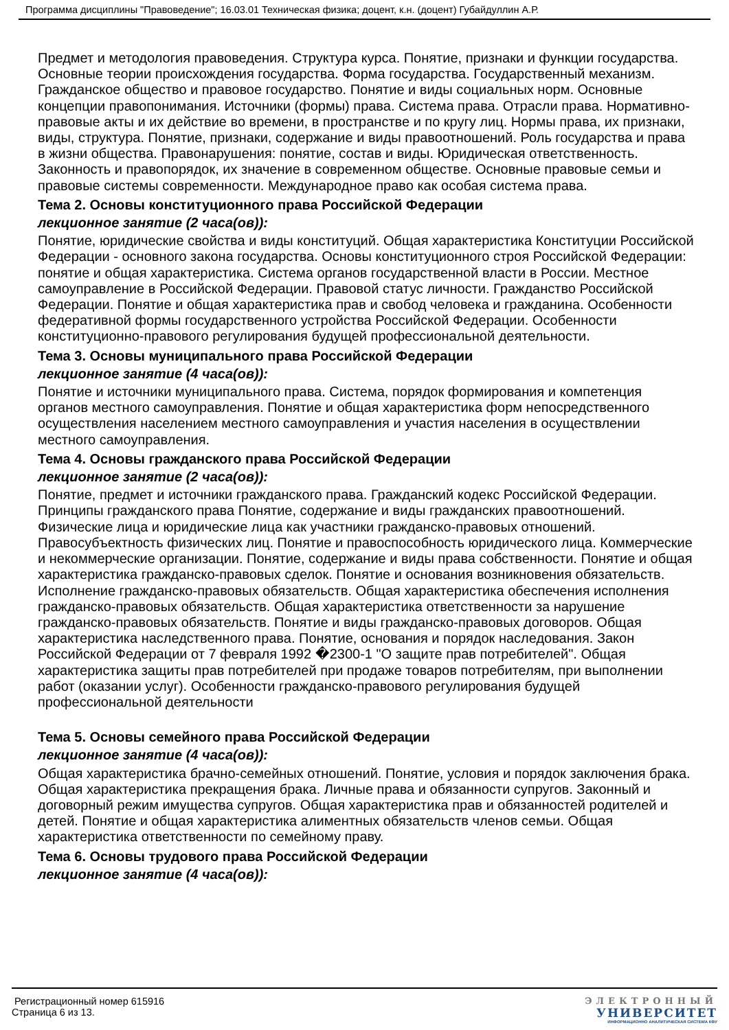Программа дисциплины "Правоведение"; 16.03.01 Техническая физика; доцент, к.н. (доцент) Губайдуллин А.Р.
Предмет и методология правоведения. Структура курса. Понятие, признаки и функции государства. Основные теории происхождения государства. Форма государства. Государственный механизм. Гражданское общество и правовое государство. Понятие и виды социальных норм. Основные концепции правопонимания. Источники (формы) права. Система права. Отрасли права. Нормативно-правовые акты и их действие во времени, в пространстве и по кругу лиц. Нормы права, их признаки, виды, структура. Понятие, признаки, содержание и виды правоотношений. Роль государства и права в жизни общества. Правонарушения: понятие, состав и виды. Юридическая ответственность. Законность и правопорядок, их значение в современном обществе. Основные правовые семьи и правовые системы современности. Международное право как особая система права.
Тема 2. Основы конституционного права Российской Федерации
лекционное занятие (2 часа(ов)):
Понятие, юридические свойства и виды конституций. Общая характеристика Конституции Российской Федерации - основного закона государства. Основы конституционного строя Российской Федерации: понятие и общая характеристика. Система органов государственной власти в России. Местное самоуправление в Российской Федерации. Правовой статус личности. Гражданство Российской Федерации. Понятие и общая характеристика прав и свобод человека и гражданина. Особенности федеративной формы государственного устройства Российской Федерации. Особенности конституционно-правового регулирования будущей профессиональной деятельности.
Тема 3. Основы муниципального права Российской Федерации
лекционное занятие (4 часа(ов)):
Понятие и источники муниципального права. Система, порядок формирования и компетенция органов местного самоуправления. Понятие и общая характеристика форм непосредственного осуществления населением местного самоуправления и участия населения в осуществлении местного самоуправления.
Тема 4. Основы гражданского права Российской Федерации
лекционное занятие (2 часа(ов)):
Понятие, предмет и источники гражданского права. Гражданский кодекс Российской Федерации. Принципы гражданского права Понятие, содержание и виды гражданских правоотношений. Физические лица и юридические лица как участники гражданско-правовых отношений. Правосубъектность физических лиц. Понятие и правоспособность юридического лица. Коммерческие и некоммерческие организации. Понятие, содержание и виды права собственности. Понятие и общая характеристика гражданско-правовых сделок. Понятие и основания возникновения обязательств. Исполнение гражданско-правовых обязательств. Общая характеристика обеспечения исполнения гражданско-правовых обязательств. Общая характеристика ответственности за нарушение гражданско-правовых обязательств. Понятие и виды гражданско-правовых договоров. Общая характеристика наследственного права. Понятие, основания и порядок наследования. Закон Российской Федерации от 7 февраля 1992 �2300-1 "О защите прав потребителей". Общая характеристика защиты прав потребителей при продаже товаров потребителям, при выполнении работ (оказании услуг). Особенности гражданско-правового регулирования будущей профессиональной деятельности
Тема 5. Основы семейного права Российской Федерации
лекционное занятие (4 часа(ов)):
Общая характеристика брачно-семейных отношений. Понятие, условия и порядок заключения брака. Общая характеристика прекращения брака. Личные права и обязанности супругов. Законный и договорный режим имущества супругов. Общая характеристика прав и обязанностей родителей и детей. Понятие и общая характеристика алиментных обязательств членов семьи. Общая характеристика ответственности по семейному праву.
Тема 6. Основы трудового права Российской Федерации
лекционное занятие (4 часа(ов)):
Регистрационный номер 615916
Страница 6 из 13.
ЭЛЕКТРОННЫЙ
УНИВЕРСИТЕТ
ИНФОРМАЦИОННО АНАЛИТИЧЕСКАЯ СИСТЕМА КФУ